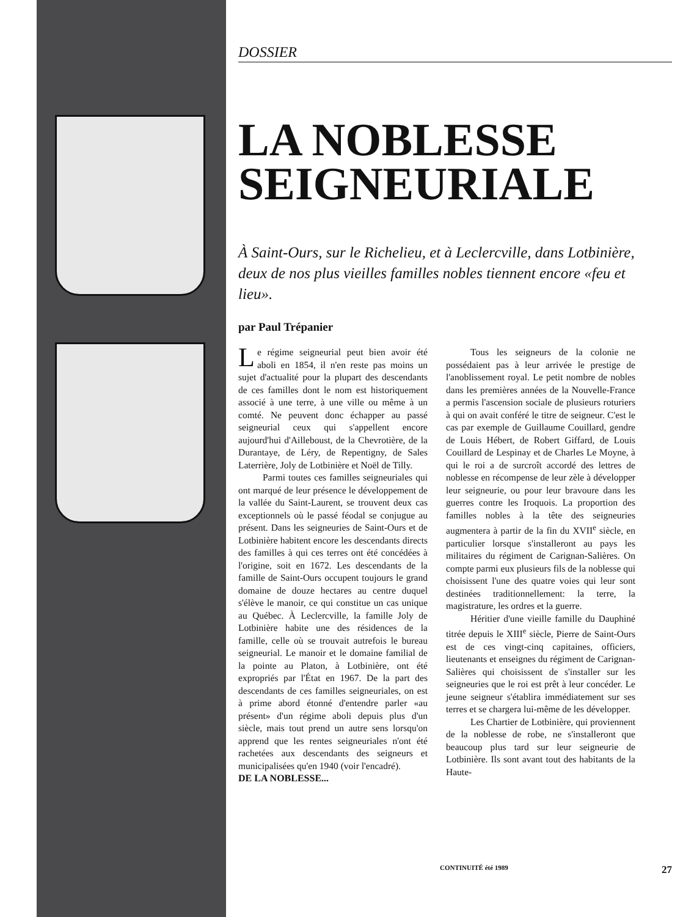DOSSIER
LA NOBLESSE SEIGNEURIALE
À Saint-Ours, sur le Richelieu, et à Leclercville, dans Lotbinière, deux de nos plus vieilles familles nobles tiennent encore «feu et lieu».
par Paul Trépanier
Le régime seigneurial peut bien avoir été aboli en 1854, il n'en reste pas moins un sujet d'actualité pour la plupart des descendants de ces familles dont le nom est historiquement associé à une terre, à une ville ou même à un comté. Ne peuvent donc échapper au passé seigneurial ceux qui s'appellent encore aujourd'hui d'Ailleboust, de la Chevrotière, de la Durantaye, de Léry, de Repentigny, de Sales Laterrière, Joly de Lotbinière et Noël de Tilly.
Parmi toutes ces familles seigneuriales qui ont marqué de leur présence le développement de la vallée du Saint-Laurent, se trouvent deux cas exceptionnels où le passé féodal se conjugue au présent. Dans les seigneuries de Saint-Ours et de Lotbinière habitent encore les descendants directs des familles à qui ces terres ont été concédées à l'origine, soit en 1672. Les descendants de la famille de Saint-Ours occupent toujours le grand domaine de douze hectares au centre duquel s'élève le manoir, ce qui constitue un cas unique au Québec. À Leclercville, la famille Joly de Lotbinière habite une des résidences de la famille, celle où se trouvait autrefois le bureau seigneurial. Le manoir et le domaine familial de la pointe au Platon, à Lotbinière, ont été expropriés par l'État en 1967. De la part des descendants de ces familles seigneuriales, on est à prime abord étonné d'entendre parler «au présent» d'un régime aboli depuis plus d'un siècle, mais tout prend un autre sens lorsqu'on apprend que les rentes seigneuriales n'ont été rachetées aux descendants des seigneurs et municipalisées qu'en 1940 (voir l'encadré).
DE LA NOBLESSE...
Tous les seigneurs de la colonie ne possédaient pas à leur arrivée le prestige de l'anoblissement royal. Le petit nombre de nobles dans les premières années de la Nouvelle-France a permis l'ascension sociale de plusieurs roturiers à qui on avait conféré le titre de seigneur. C'est le cas par exemple de Guillaume Couillard, gendre de Louis Hébert, de Robert Giffard, de Louis Couillard de Lespinay et de Charles Le Moyne, à qui le roi a de surcroît accordé des lettres de noblesse en récompense de leur zèle à développer leur seigneurie, ou pour leur bravoure dans les guerres contre les Iroquois. La proportion des familles nobles à la tête des seigneuries augmentera à partir de la fin du XVII<sup>e</sup> siècle, en particulier lorsque s'installeront au pays les militaires du régiment de Carignan-Salières. On compte parmi eux plusieurs fils de la noblesse qui choisissent l'une des quatre voies qui leur sont destinées traditionnellement: la terre, la magistrature, les ordres et la guerre.
Héritier d'une vieille famille du Dauphiné titrée depuis le XIII<sup>e</sup> siècle, Pierre de Saint-Ours est de ces vingt-cinq capitaines, officiers, lieutenants et enseignes du régiment de Carignan-Salières qui choisissent de s'installer sur les seigneuries que le roi est prêt à leur concéder. Le jeune seigneur s'établira immédiatement sur ses terres et se chargera lui-même de les développer.
Les Chartier de Lotbinière, qui proviennent de la noblesse de robe, ne s'installeront que beaucoup plus tard sur leur seigneurie de Lotbinière. Ils sont avant tout des habitants de la Haute-
CONTINUITÉ été 1989 27